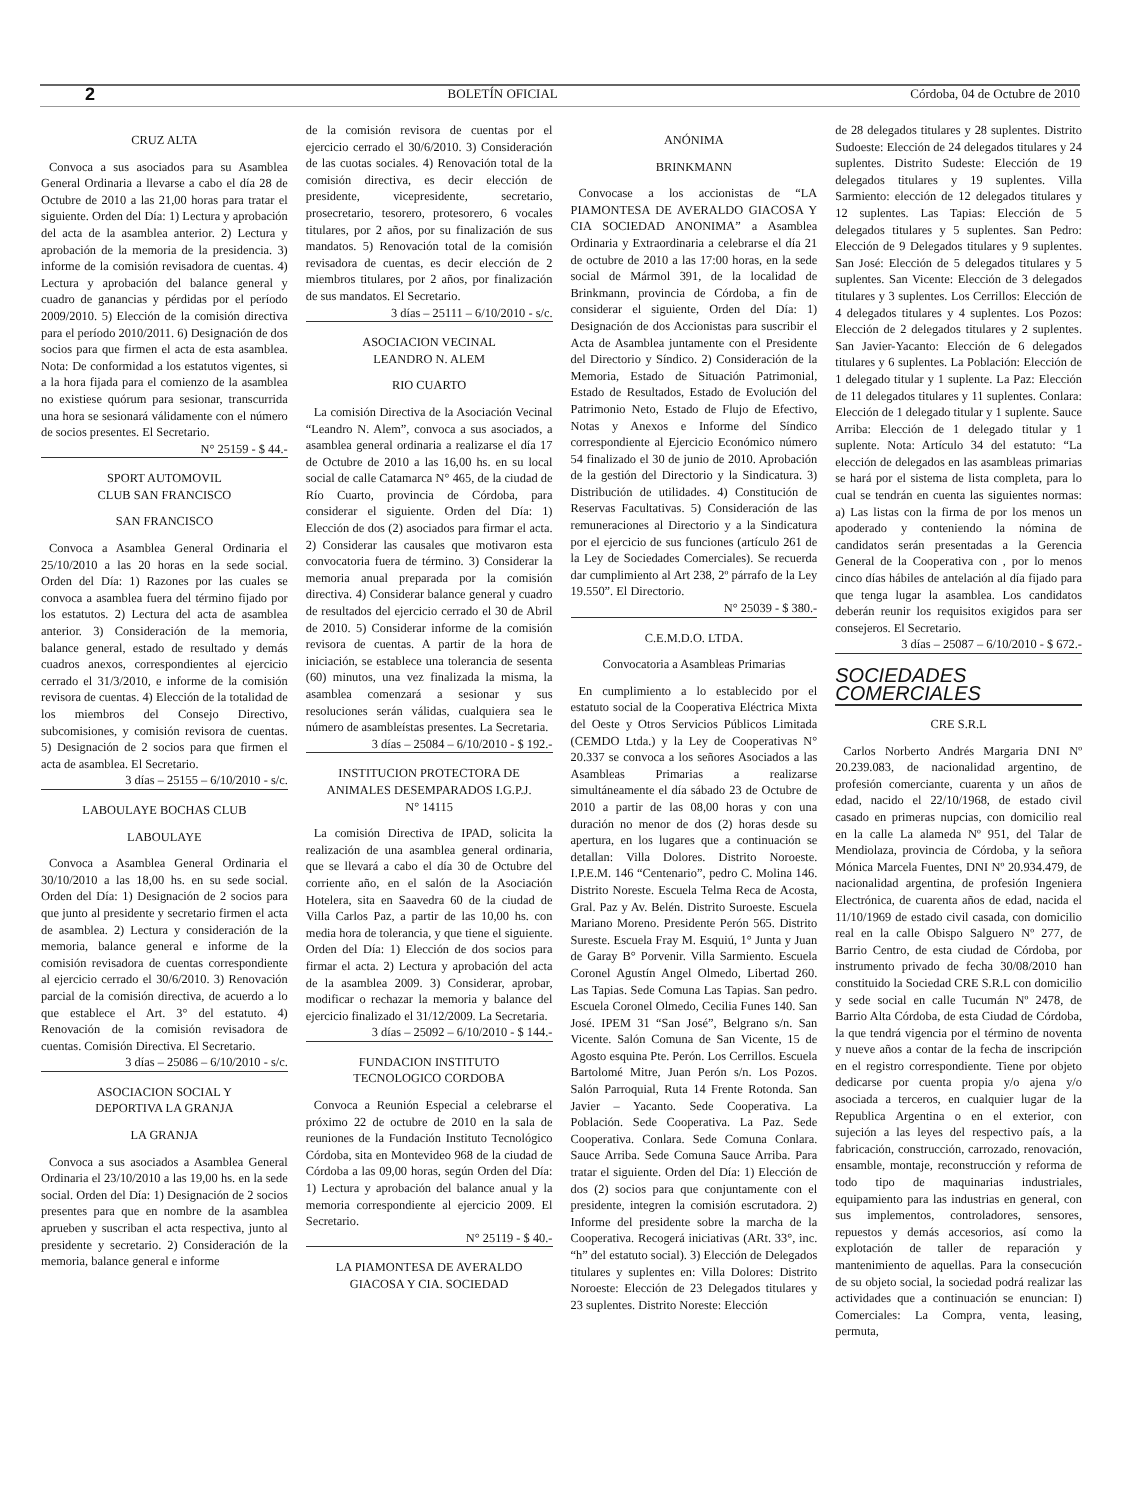2 BOLETÍN OFICIAL Córdoba, 04 de Octubre de 2010
CRUZ ALTA
Convoca a sus asociados para su Asamblea General Ordinaria a llevarse a cabo el día 28 de Octubre de 2010 a las 21,00 horas para tratar el siguiente. Orden del Día: 1) Lectura y aprobación del acta de la asamblea anterior. 2) Lectura y aprobación de la memoria de la presidencia. 3) informe de la comisión revisadora de cuentas. 4) Lectura y aprobación del balance general y cuadro de ganancias y pérdidas por el período 2009/2010. 5) Elección de la comisión directiva para el período 2010/2011. 6) Designación de dos socios para que firmen el acta de esta asamblea. Nota: De conformidad a los estatutos vigentes, si a la hora fijada para el comienzo de la asamblea no existiese quórum para sesionar, transcurrida una hora se sesionará válidamente con el número de socios presentes. El Secretario.
N° 25159 - $ 44.-
SPORT AUTOMOVIL
CLUB SAN FRANCISCO
SAN FRANCISCO
Convoca a Asamblea General Ordinaria el 25/10/2010 a las 20 horas en la sede social. Orden del Día: 1) Razones por las cuales se convoca a asamblea fuera del término fijado por los estatutos. 2) Lectura del acta de asamblea anterior. 3) Consideración de la memoria, balance general, estado de resultado y demás cuadros anexos, correspondientes al ejercicio cerrado el 31/3/2010, e informe de la comisión revisora de cuentas. 4) Elección de la totalidad de los miembros del Consejo Directivo, subcomisiones, y comisión revisora de cuentas. 5) Designación de 2 socios para que firmen el acta de asamblea. El Secretario.
3 días – 25155 – 6/10/2010 - s/c.
LABOULAYE BOCHAS CLUB
LABOULAYE
Convoca a Asamblea General Ordinaria el 30/10/2010 a las 18,00 hs. en su sede social. Orden del Día: 1) Designación de 2 socios para que junto al presidente y secretario firmen el acta de asamblea. 2) Lectura y consideración de la memoria, balance general e informe de la comisión revisadora de cuentas correspondiente al ejercicio cerrado el 30/6/2010. 3) Renovación parcial de la comisión directiva, de acuerdo a lo que establece el Art. 3° del estatuto. 4) Renovación de la comisión revisadora de cuentas. Comisión Directiva. El Secretario.
3 días – 25086 – 6/10/2010 - s/c.
ASOCIACION SOCIAL Y
DEPORTIVA LA GRANJA
LA GRANJA
Convoca a sus asociados a Asamblea General Ordinaria el 23/10/2010 a las 19,00 hs. en la sede social. Orden del Día: 1) Designación de 2 socios presentes para que en nombre de la asamblea aprueben y suscriban el acta respectiva, junto al presidente y secretario. 2) Consideración de la memoria, balance general e informe
de la comisión revisora de cuentas por el ejercicio cerrado el 30/6/2010. 3) Consideración de las cuotas sociales. 4) Renovación total de la comisión directiva, es decir elección de presidente, vicepresidente, secretario, prosecretario, tesorero, protesorero, 6 vocales titulares, por 2 años, por su finalización de sus mandatos. 5) Renovación total de la comisión revisadora de cuentas, es decir elección de 2 miembros titulares, por 2 años, por finalización de sus mandatos. El Secretario.
3 días – 25111 – 6/10/2010 - s/c.
ASOCIACION VECINAL
LEANDRO N. ALEM
RIO CUARTO
La comisión Directiva de la Asociación Vecinal “Leandro N. Alem”, convoca a sus asociados, a asamblea general ordinaria a realizarse el día 17 de Octubre de 2010 a las 16,00 hs. en su local social de calle Catamarca N° 465, de la ciudad de Río Cuarto, provincia de Córdoba, para considerar el siguiente. Orden del Día: 1) Elección de dos (2) asociados para firmar el acta. 2) Considerar las causales que motivaron esta convocatoria fuera de término. 3) Considerar la memoria anual preparada por la comisión directiva. 4) Considerar balance general y cuadro de resultados del ejercicio cerrado el 30 de Abril de 2010. 5) Considerar informe de la comisión revisora de cuentas. A partir de la hora de iniciación, se establece una tolerancia de sesenta (60) minutos, una vez finalizada la misma, la asamblea comenzará a sesionar y sus resoluciones serán válidas, cualquiera sea le número de asambleístas presentes. La Secretaria.
3 días – 25084 – 6/10/2010 - $ 192.-
INSTITUCION PROTECTORA DE
ANIMALES DESEMPARADOS I.G.P.J.
N° 14115
La comisión Directiva de IPAD, solicita la realización de una asamblea general ordinaria, que se llevará a cabo el día 30 de Octubre del corriente año, en el salón de la Asociación Hotelera, sita en Saavedra 60 de la ciudad de Villa Carlos Paz, a partir de las 10,00 hs. con media hora de tolerancia, y que tiene el siguiente. Orden del Día: 1) Elección de dos socios para firmar el acta. 2) Lectura y aprobación del acta de la asamblea 2009. 3) Considerar, aprobar, modificar o rechazar la memoria y balance del ejercicio finalizado el 31/12/2009. La Secretaria.
3 días – 25092 – 6/10/2010 - $ 144.-
FUNDACION INSTITUTO
TECNOLOGICO CORDOBA
Convoca a Reunión Especial a celebrarse el próximo 22 de octubre de 2010 en la sala de reuniones de la Fundación Instituto Tecnológico Córdoba, sita en Montevideo 968 de la ciudad de Córdoba a las 09,00 horas, según Orden del Día: 1) Lectura y aprobación del balance anual y la memoria correspondiente al ejercicio 2009. El Secretario.
N° 25119 - $ 40.-
LA PIAMONTESA DE AVERALDO
GIACOSA Y CIA. SOCIEDAD
ANÓNIMA
BRINKMANN
Convocase a los accionistas de “LA PIAMONTESA DE AVERALDO GIACOSA Y CIA SOCIEDAD ANONIMA” a Asamblea Ordinaria y Extraordinaria a celebrarse el día 21 de octubre de 2010 a las 17:00 horas, en la sede social de Mármol 391, de la localidad de Brinkmann, provincia de Córdoba, a fin de considerar el siguiente, Orden del Día: 1) Designación de dos Accionistas para suscribir el Acta de Asamblea juntamente con el Presidente del Directorio y Síndico. 2) Consideración de la Memoria, Estado de Situación Patrimonial, Estado de Resultados, Estado de Evolución del Patrimonio Neto, Estado de Flujo de Efectivo, Notas y Anexos e Informe del Síndico correspondiente al Ejercicio Económico número 54 finalizado el 30 de junio de 2010. Aprobación de la gestión del Directorio y la Sindicatura. 3) Distribución de utilidades. 4) Constitución de Reservas Facultativas. 5) Consideración de las remuneraciones al Directorio y a la Sindicatura por el ejercicio de sus funciones (artículo 261 de la Ley de Sociedades Comerciales). Se recuerda dar cumplimiento al Art 238, 2º párrafo de la Ley 19.550”. El Directorio.
N° 25039 - $ 380.-
C.E.M.D.O. LTDA.
Convocatoria a Asambleas Primarias
En cumplimiento a lo establecido por el estatuto social de la Cooperativa Eléctrica Mixta del Oeste y Otros Servicios Públicos Limitada (CEMDO Ltda.) y la Ley de Cooperativas N° 20.337 se convoca a los señores Asociados a las Asambleas Primarias a realizarse simultáneamente el día sábado 23 de Octubre de 2010 a partir de las 08,00 horas y con una duración no menor de dos (2) horas desde su apertura, en los lugares que a continuación se detallan: Villa Dolores. Distrito Noroeste. I.P.E.M. 146 “Centenario”, pedro C. Molina 146. Distrito Noreste. Escuela Telma Reca de Acosta, Gral. Paz y Av. Belén. Distrito Suroeste. Escuela Mariano Moreno. Presidente Perón 565. Distrito Sureste. Escuela Fray M. Esquiú, 1° Junta y Juan de Garay B° Porvenir. Villa Sarmiento. Escuela Coronel Agustín Angel Olmedo, Libertad 260. Las Tapias. Sede Comuna Las Tapias. San pedro. Escuela Coronel Olmedo, Cecilia Funes 140. San José. IPEM 31 “San José”, Belgrano s/n. San Vicente. Salón Comuna de San Vicente, 15 de Agosto esquina Pte. Perón. Los Cerrillos. Escuela Bartolomé Mitre, Juan Perón s/n. Los Pozos. Salón Parroquial, Ruta 14 Frente Rotonda. San Javier – Yacanto. Sede Cooperativa. La Población. Sede Cooperativa. La Paz. Sede Cooperativa. Conlara. Sede Comuna Conlara. Sauce Arriba. Sede Comuna Sauce Arriba. Para tratar el siguiente. Orden del Día: 1) Elección de dos (2) socios para que conjuntamente con el presidente, integren la comisión escrutadora. 2) Informe del presidente sobre la marcha de la Cooperativa. Recogerá iniciativas (ARt. 33°, inc. “h” del estatuto social). 3) Elección de Delegados titulares y suplentes en: Villa Dolores: Distrito Noroeste: Elección de 23 Delegados titulares y 23 suplentes. Distrito Noreste: Elección
de 28 delegados titulares y 28 suplentes. Distrito Sudoeste: Elección de 24 delegados titulares y 24 suplentes. Distrito Sudeste: Elección de 19 delegados titulares y 19 suplentes. Villa Sarmiento: elección de 12 delegados titulares y 12 suplentes. Las Tapias: Elección de 5 delegados titulares y 5 suplentes. San Pedro: Elección de 9 Delegados titulares y 9 suplentes. San José: Elección de 5 delegados titulares y 5 suplentes. San Vicente: Elección de 3 delegados titulares y 3 suplentes. Los Cerrillos: Elección de 4 delegados titulares y 4 suplentes. Los Pozos: Elección de 2 delegados titulares y 2 suplentes. San Javier-Yacanto: Elección de 6 delegados titulares y 6 suplentes. La Población: Elección de 1 delegado titular y 1 suplente. La Paz: Elección de 11 delegados titulares y 11 suplentes. Conlara: Elección de 1 delegado titular y 1 suplente. Sauce Arriba: Elección de 1 delegado titular y 1 suplente. Nota: Artículo 34 del estatuto: “La elección de delegados en las asambleas primarias se hará por el sistema de lista completa, para lo cual se tendrán en cuenta las siguientes normas: a) Las listas con la firma de por los menos un apoderado y conteniendo la nómina de candidatos serán presentadas a la Gerencia General de la Cooperativa con , por lo menos cinco días hábiles de antelación al día fijado para que tenga lugar la asamblea. Los candidatos deberán reunir los requisitos exigidos para ser consejeros. El Secretario.
3 días – 25087 – 6/10/2010 - $ 672.-
SOCIEDADES
COMERCIALES
CRE S.R.L
Carlos Norberto Andrés Margaria DNI Nº 20.239.083, de nacionalidad argentino, de profesión comerciante, cuarenta y un años de edad, nacido el 22/10/1968, de estado civil casado en primeras nupcias, con domicilio real en la calle La alameda Nº 951, del Talar de Mendiolaza, provincia de Córdoba, y la señora Mónica Marcela Fuentes, DNI Nº 20.934.479, de nacionalidad argentina, de profesión Ingeniera Electrónica, de cuarenta años de edad, nacida el 11/10/1969 de estado civil casada, con domicilio real en la calle Obispo Salguero Nº 277, de Barrio Centro, de esta ciudad de Córdoba, por instrumento privado de fecha 30/08/2010 han constituido la Sociedad CRE S.R.L con domicilio y sede social en calle Tucumán Nº 2478, de Barrio Alta Córdoba, de esta Ciudad de Córdoba, la que tendrá vigencia por el término de noventa y nueve años a contar de la fecha de inscripción en el registro correspondiente. Tiene por objeto dedicarse por cuenta propia y/o ajena y/o asociada a terceros, en cualquier lugar de la Republica Argentina o en el exterior, con sujeción a las leyes del respectivo país, a la fabricación, construcción, carrozado, renovación, ensamble, montaje, reconstrucción y reforma de todo tipo de maquinarias industriales, equipamiento para las industrias en general, con sus implementos, controladores, sensores, repuestos y demás accesorios, así como la explotación de taller de reparación y mantenimiento de aquellas. Para la consecución de su objeto social, la sociedad podrá realizar las actividades que a continuación se enuncian: I) Comerciales: La Compra, venta, leasing, permuta,